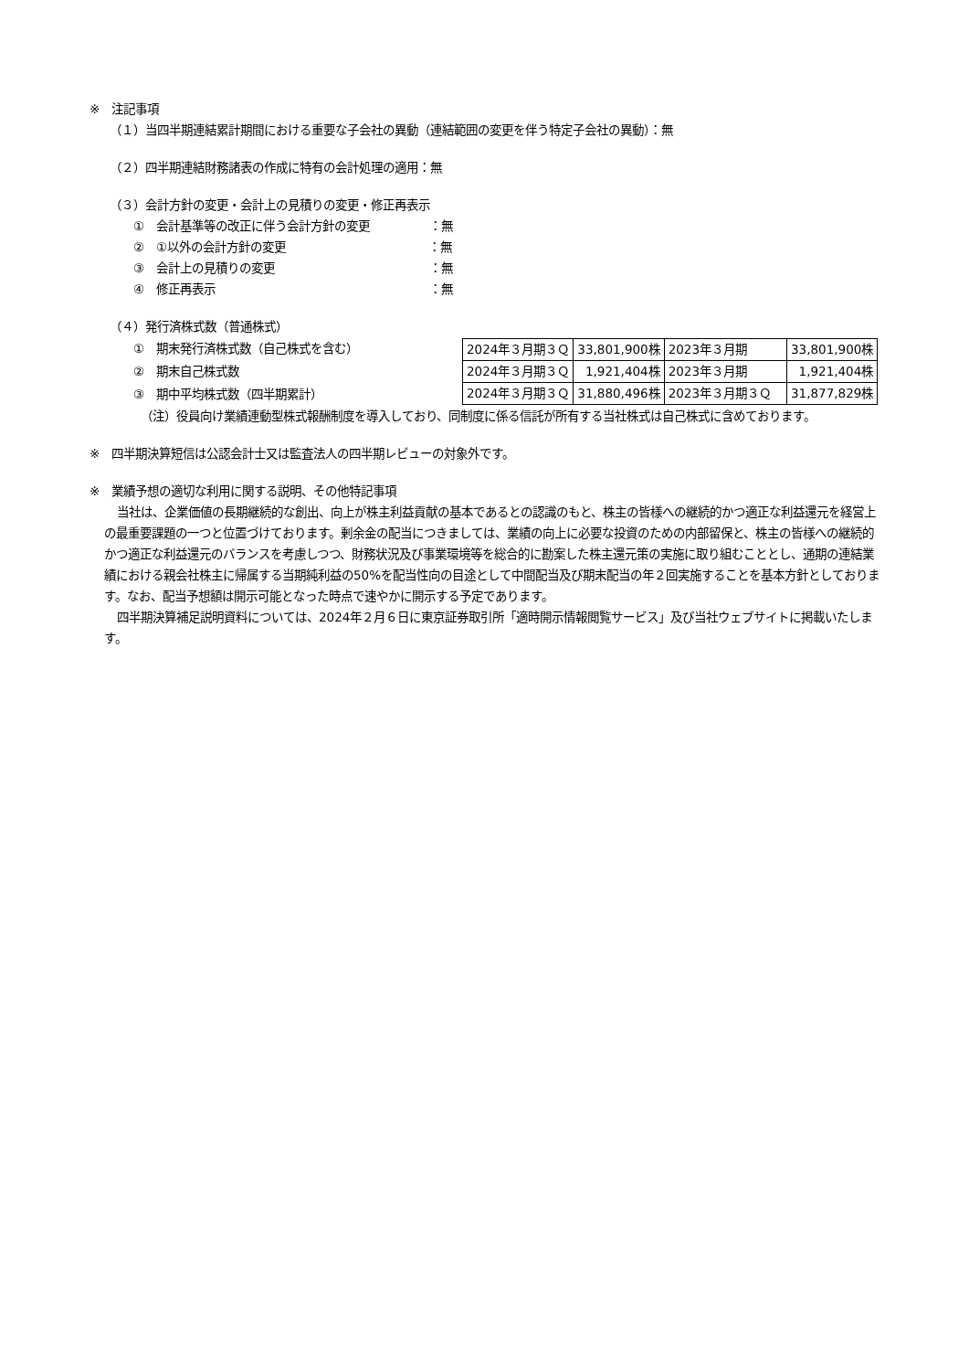※　注記事項
（１）当四半期連結累計期間における重要な子会社の異動（連結範囲の変更を伴う特定子会社の異動）：無
（２）四半期連結財務諸表の作成に特有の会計処理の適用：無
（３）会計方針の変更・会計上の見積りの変更・修正再表示
①　会計基準等の改正に伴う会計方針の変更　　　　　：無
②　①以外の会計方針の変更　　　　　　　　　　　　：無
③　会計上の見積りの変更　　　　　　　　　　　　　：無
④　修正再表示　　　　　　　　　　　　　　　　　　：無
（４）発行済株式数（普通株式）
①　期末発行済株式数（自己株式を含む）
②　期末自己株式数
③　期中平均株式数（四半期累計）
| 2024年３月期３Ｑ | 33,801,900株 | 2023年３月期 | 33,801,900株 |
| 2024年３月期３Ｑ | 1,921,404株 | 2023年３月期 | 1,921,404株 |
| 2024年３月期３Ｑ | 31,880,496株 | 2023年３月期３Ｑ | 31,877,829株 |
（注）役員向け業績連動型株式報酬制度を導入しており、同制度に係る信託が所有する当社株式は自己株式に含めております。
※　四半期決算短信は公認会計士又は監査法人の四半期レビューの対象外です。
※　業績予想の適切な利用に関する説明、その他特記事項
当社は、企業価値の長期継続的な創出、向上が株主利益貢献の基本であるとの認識のもと、株主の皆様への継続的かつ適正な利益還元を経営上の最重要課題の一つと位置づけております。剰余金の配当につきましては、業績の向上に必要な投資のための内部留保と、株主の皆様への継続的かつ適正な利益還元のバランスを考慮しつつ、財務状況及び事業環境等を総合的に勘案した株主還元策の実施に取り組むこととし、通期の連結業績における親会社株主に帰属する当期純利益の50%を配当性向の目途として中間配当及び期末配当の年２回実施することを基本方針としております。なお、配当予想額は開示可能となった時点で速やかに開示する予定であります。
四半期決算補足説明資料については、2024年２月６日に東京証券取引所「適時開示情報閲覧サービス」及び当社ウェブサイトに掲載いたします。